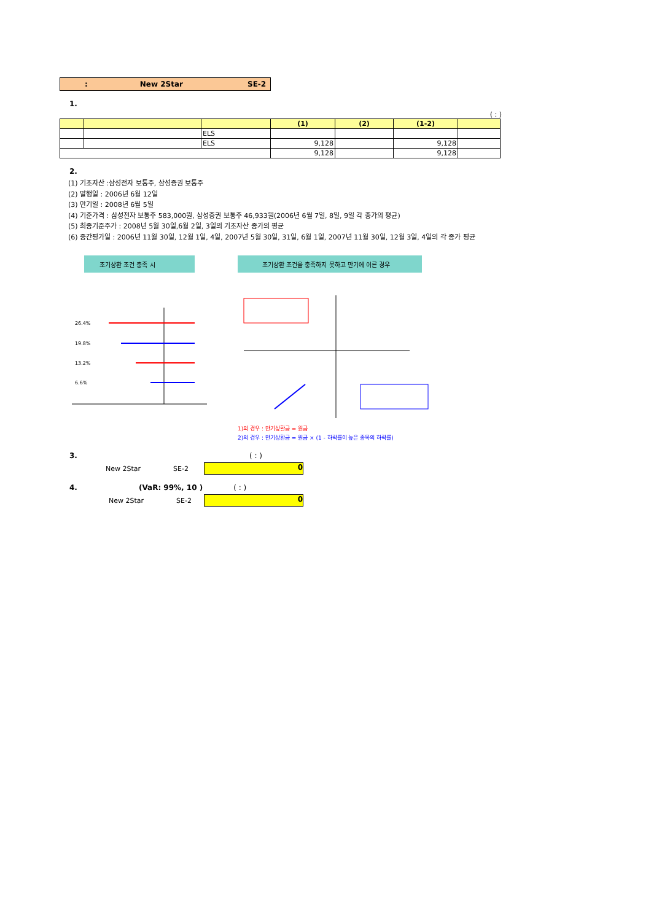: New 2Star SE-2
1.
( : )
| | | | (1) | (2) | (1-2) | |
| --- | --- | --- | --- | --- | --- | --- |
| | | ELS | | | | |
| | | ELS | 9,128 | | 9,128 | |
| | | | 9,128 | | 9,128 | |
2.
(1) 기초자산 :삼성전자 보통주, 삼성증권 보통주
(2) 발행일 : 2006년 6월 12일
(3) 만기일 : 2008년 6월 5일
(4) 기준가격 : 삼성전자 보통주 583,000원, 삼성증권 보통주 46,933원(2006년 6월 7일, 8일, 9일 각 종가의 평균)
(5) 최종기준주가 : 2008년 5월 30일,6월 2일, 3일의 기초자산 종가의 평균
(6) 중간평가일 : 2006년 11월 30일, 12월 1일, 4일, 2007년 5월 30일, 31일, 6월 1일, 2007년 11월 30일, 12월 3일, 4일의 각 종가 평균
조기상환 조건 충족 시
26.4%
19.8%
13.2%
6.6%
조기상환 조건을 충족하지 못하고 만기에 이른 경우
1)의 경우 : 만기상환금 = 원금
2)의 경우 : 만기상환금 = 원금 × (1 - 하락률이 높은 종목의 하락률)
3. ( : )
New 2Star SE-2
0
4. (VaR: 99%, 10 ) ( : )
New 2Star SE-2
0